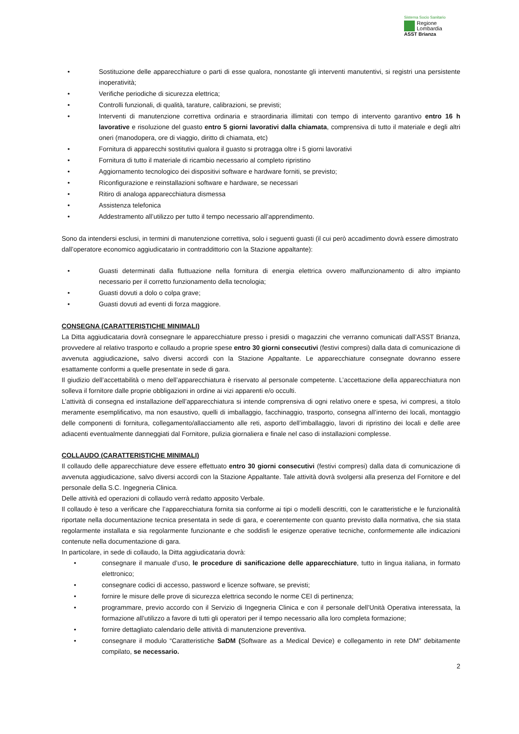Sistema Socio Sanitario
Regione
Lombardia
ASST Brianza
• Sostituzione delle apparecchiature o parti di esse qualora, nonostante gli interventi manutentivi, si registri una persistente inoperatività;
• Verifiche periodiche di sicurezza elettrica;
• Controlli funzionali, di qualità, tarature, calibrazioni, se previsti;
• Interventi di manutenzione correttiva ordinaria e straordinaria illimitati con tempo di intervento garantivo entro 16 h lavorative e risoluzione del guasto entro 5 giorni lavorativi dalla chiamata, comprensiva di tutto il materiale e degli altri oneri (manodopera, ore di viaggio, diritto di chiamata, etc)
• Fornitura di apparecchi sostitutivi qualora il guasto si protragga oltre i 5 giorni lavorativi
• Fornitura di tutto il materiale di ricambio necessario al completo ripristino
• Aggiornamento tecnologico dei dispositivi software e hardware forniti, se previsto;
• Riconfigurazione e reinstallazioni software e hardware, se necessari
• Ritiro di analoga apparecchiatura dismessa
• Assistenza telefonica
• Addestramento all’utilizzo per tutto il tempo necessario all’apprendimento.
Sono da intendersi esclusi, in termini di manutenzione correttiva, solo i seguenti guasti (il cui però accadimento dovrà essere dimostrato dall’operatore economico aggiudicatario in contraddittorio con la Stazione appaltante):
• Guasti determinati dalla fluttuazione nella fornitura di energia elettrica ovvero malfunzionamento di altro impianto necessario per il corretto funzionamento della tecnologia;
• Guasti dovuti a dolo o colpa grave;
• Guasti dovuti ad eventi di forza maggiore.
CONSEGNA (CARATTERISTICHE MINIMALI)
La Ditta aggiudicataria dovrà consegnare le apparecchiature presso i presidi o magazzini che verranno comunicati dall’ASST Brianza, provvedere al relativo trasporto e collaudo a proprie spese entro 30 giorni consecutivi (festivi compresi) dalla data di comunicazione di avvenuta aggiudicazione, salvo diversi accordi con la Stazione Appaltante. Le apparecchiature consegnate dovranno essere esattamente conformi a quelle presentate in sede di gara.
Il giudizio dell’accettabilità o meno dell’apparecchiatura è riservato al personale competente. L’accettazione della apparecchiatura non solleva il fornitore dalle proprie obbligazioni in ordine ai vizi apparenti e/o occulti.
L’attività di consegna ed installazione dell’apparecchiatura si intende comprensiva di ogni relativo onere e spesa, ivi compresi, a titolo meramente esemplificativo, ma non esaustivo, quelli di imballaggio, facchinaggio, trasporto, consegna all’interno dei locali, montaggio delle componenti di fornitura, collegamento/allacciamento alle reti, asporto dell’imballaggio, lavori di ripristino dei locali e delle aree adiacenti eventualmente danneggiati dal Fornitore, pulizia giornaliera e finale nel caso di installazioni complesse.
COLLAUDO (CARATTERISTICHE MINIMALI)
Il collaudo delle apparecchiature deve essere effettuato entro 30 giorni consecutivi (festivi compresi) dalla data di comunicazione di avvenuta aggiudicazione, salvo diversi accordi con la Stazione Appaltante. Tale attività dovrà svolgersi alla presenza del Fornitore e del personale della S.C. Ingegneria Clinica.
Delle attività ed operazioni di collaudo verrà redatto apposito Verbale.
Il collaudo è teso a verificare che l’apparecchiatura fornita sia conforme ai tipi o modelli descritti, con le caratteristiche e le funzionalità riportate nella documentazione tecnica presentata in sede di gara, e coerentemente con quanto previsto dalla normativa, che sia stata regolarmente installata e sia regolarmente funzionante e che soddisfi le esigenze operative tecniche, conformemente alle indicazioni contenute nella documentazione di gara.
In particolare, in sede di collaudo, la Ditta aggiudicataria dovrà:
• consegnare il manuale d’uso, le procedure di sanificazione delle apparecchiature, tutto in lingua italiana, in formato elettronico;
• consegnare codici di accesso, password e licenze software, se previsti;
• fornire le misure delle prove di sicurezza elettrica secondo le norme CEI di pertinenza;
• programmare, previo accordo con il Servizio di Ingegneria Clinica e con il personale dell’Unità Operativa interessata, la formazione all’utilizzo a favore di tutti gli operatori per il tempo necessario alla loro completa formazione;
• fornire dettagliato calendario delle attività di manutenzione preventiva.
• consegnare il modulo “Caratteristiche SaDM (Software as a Medical Device) e collegamento in rete DM” debitamente compilato, se necessario.
2